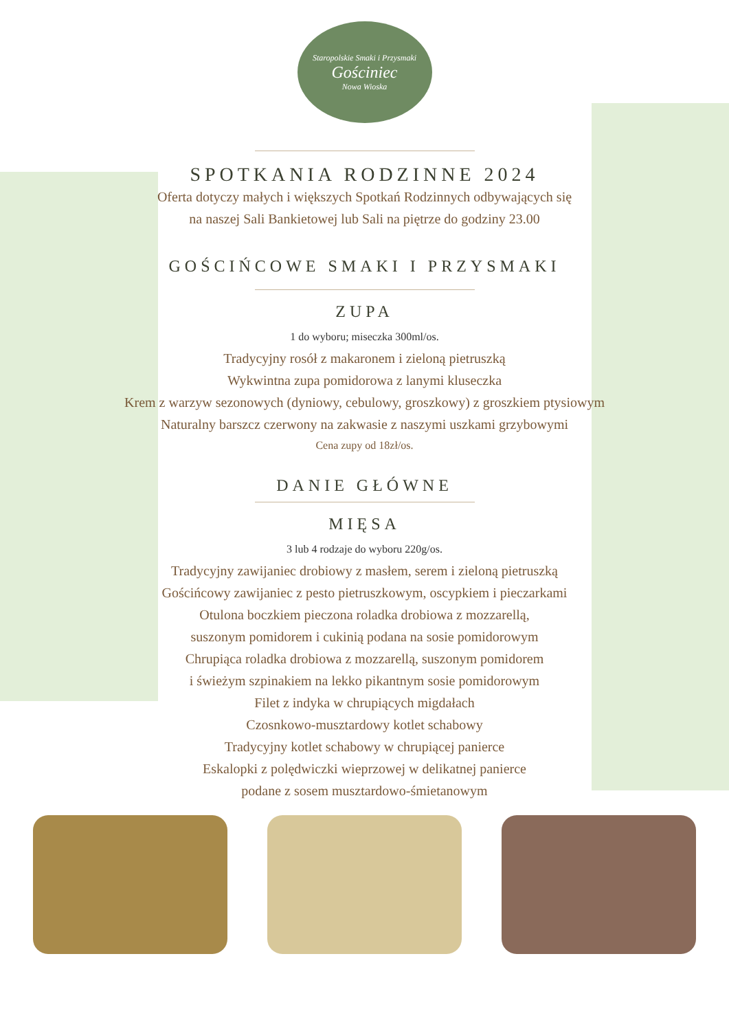Staropolskie Smaki i Przysmaki
Gościniec
Nowa Wioska
SPOTKANIA RODZINNE 2024
Oferta dotyczy małych i większych Spotkań Rodzinnych odbywających się
na naszej Sali Bankietowej lub Sali na piętrze do godziny 23.00
GOŚCIŃCOWE SMAKI I PRZYSMAKI
ZUPA
1 do wyboru; miseczka 300ml/os.
Tradycyjny rosół z makaronem i zieloną pietruszką
Wykwintna zupa pomidorowa z lanymi kluseczka
Krem z warzyw sezonowych (dyniowy, cebulowy, groszkowy) z groszkiem ptysiowym
Naturalny barszcz czerwony na zakwasie z naszymi uszkami grzybowymi
Cena zupy od 18zł/os.
DANIE GŁÓWNE
MIĘSA
3 lub 4 rodzaje do wyboru 220g/os.
Tradycyjny zawijaniec drobiowy z masłem, serem i zieloną pietruszką
Gościńcowy zawijaniec z pesto pietruszkowym, oscypkiem i pieczarkami
Otulona boczkiem pieczona roladka drobiowa z mozzarellą,
suszonym pomidorem i cukinią podana na sosie pomidorowym
Chrupiąca roladka drobiowa z mozzarellą, suszonym pomidorem
i świeżym szpinakiem na lekko pikantnym sosie pomidorowym
Filet z indyka w chrupiących migdałach
Czosnkowo-musztardowy kotlet schabowy
Tradycyjny kotlet schabowy w chrupiącej panierce
Eskalopki z polędwiczki wieprzowej w delikatnej panierce
podane z sosem musztardowo-śmietanowym